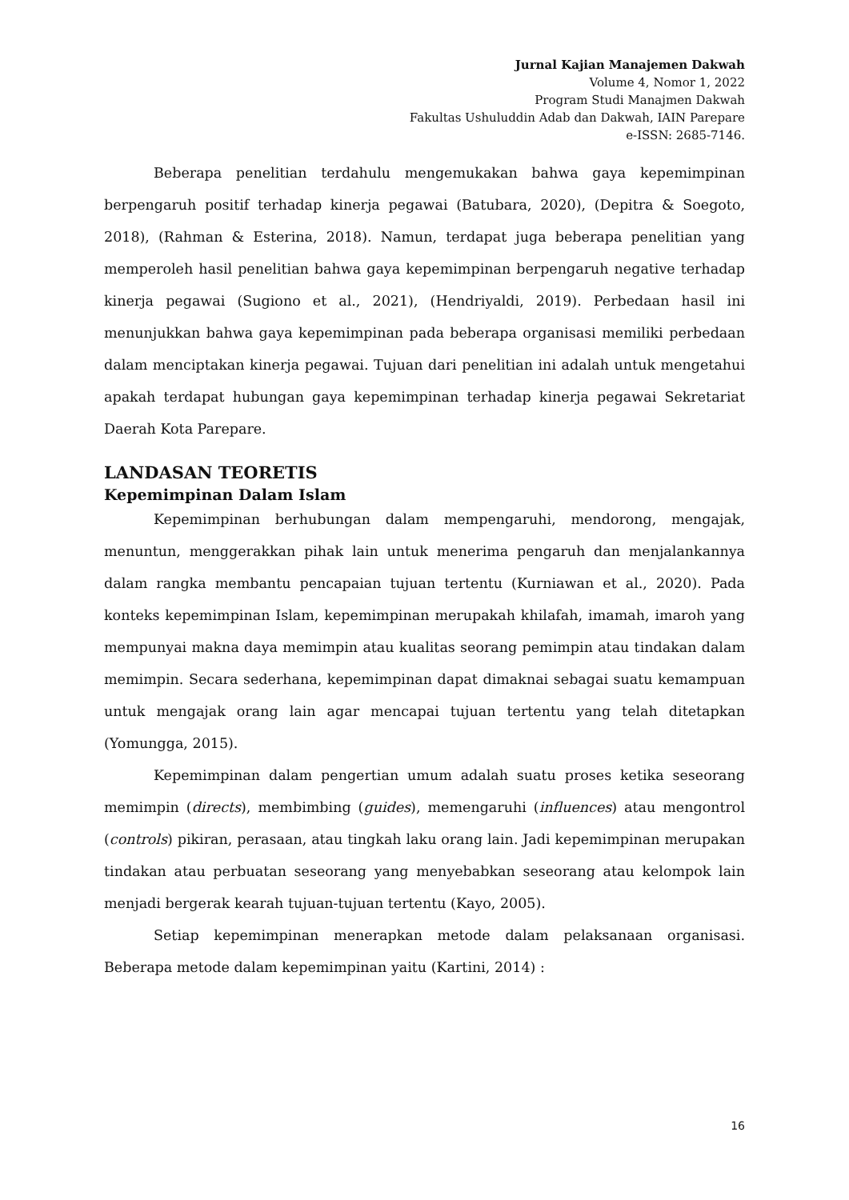Jurnal Kajian Manajemen Dakwah
Volume 4, Nomor 1, 2022
Program Studi Manajmen Dakwah
Fakultas Ushuluddin Adab dan Dakwah, IAIN Parepare
e-ISSN: 2685-7146.
Beberapa penelitian terdahulu mengemukakan bahwa gaya kepemimpinan berpengaruh positif terhadap kinerja pegawai (Batubara, 2020), (Depitra & Soegoto, 2018), (Rahman & Esterina, 2018). Namun, terdapat juga beberapa penelitian yang memperoleh hasil penelitian bahwa gaya kepemimpinan berpengaruh negative terhadap kinerja pegawai (Sugiono et al., 2021), (Hendriyaldi, 2019). Perbedaan hasil ini menunjukkan bahwa gaya kepemimpinan pada beberapa organisasi memiliki perbedaan dalam menciptakan kinerja pegawai. Tujuan dari penelitian ini adalah untuk mengetahui apakah terdapat hubungan gaya kepemimpinan terhadap kinerja pegawai Sekretariat Daerah Kota Parepare.
LANDASAN TEORETIS
Kepemimpinan Dalam Islam
Kepemimpinan berhubungan dalam mempengaruhi, mendorong, mengajak, menuntun, menggerakkan pihak lain untuk menerima pengaruh dan menjalankannya dalam rangka membantu pencapaian tujuan tertentu (Kurniawan et al., 2020). Pada konteks kepemimpinan Islam, kepemimpinan merupakah khilafah, imamah, imaroh yang mempunyai makna daya memimpin atau kualitas seorang pemimpin atau tindakan dalam memimpin. Secara sederhana, kepemimpinan dapat dimaknai sebagai suatu kemampuan untuk mengajak orang lain agar mencapai tujuan tertentu yang telah ditetapkan (Yomungga, 2015).
Kepemimpinan dalam pengertian umum adalah suatu proses ketika seseorang memimpin (directs), membimbing (guides), memengaruhi (influences) atau mengontrol (controls) pikiran, perasaan, atau tingkah laku orang lain. Jadi kepemimpinan merupakan tindakan atau perbuatan seseorang yang menyebabkan seseorang atau kelompok lain menjadi bergerak kearah tujuan-tujuan tertentu (Kayo, 2005).
Setiap kepemimpinan menerapkan metode dalam pelaksanaan organisasi. Beberapa metode dalam kepemimpinan yaitu (Kartini, 2014) :
16